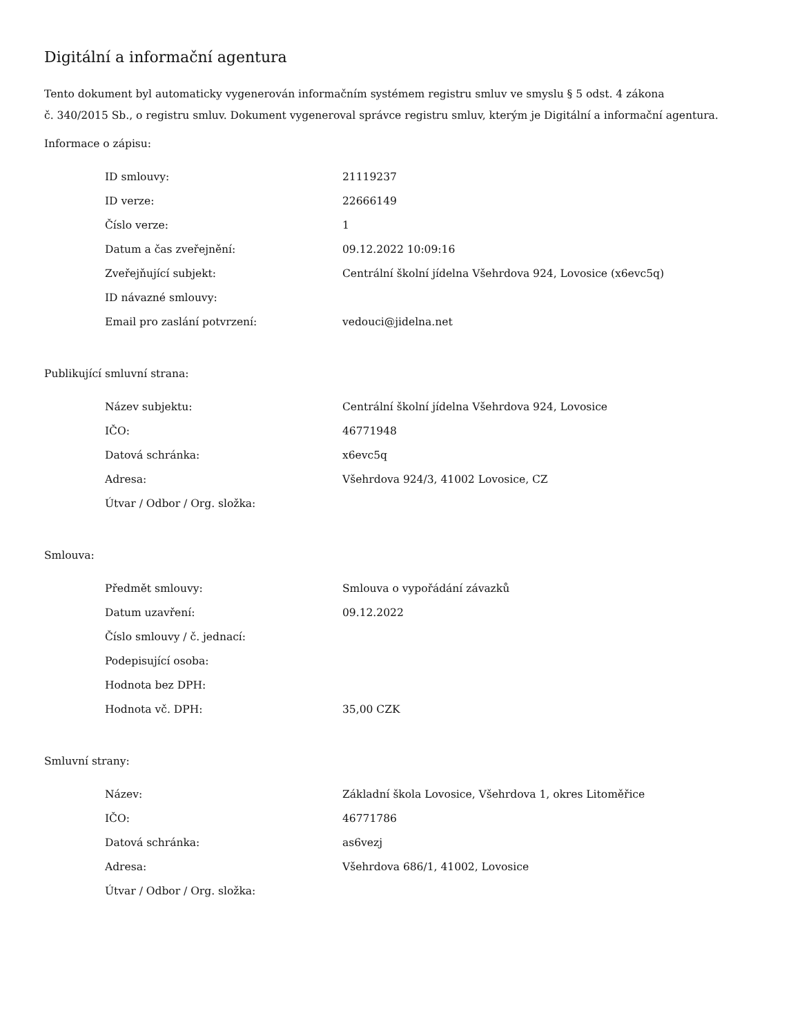Digitální a informační agentura
Tento dokument byl automaticky vygenerován informačním systémem registru smluv ve smyslu § 5 odst. 4 zákona
č. 340/2015 Sb., o registru smluv. Dokument vygeneroval správce registru smluv, kterým je Digitální a informační agentura.
Informace o zápisu:
| ID smlouvy: | 21119237 |
| ID verze: | 22666149 |
| Číslo verze: | 1 |
| Datum a čas zveřejnění: | 09.12.2022 10:09:16 |
| Zveřejňující subjekt: | Centrální školní jídelna Všehrdova 924, Lovosice (x6evc5q) |
| ID návazné smlouvy: | |
| Email pro zaslání potvrzení: | vedouci@jidelna.net |
Publikující smluvní strana:
| Název subjektu: | Centrální školní jídelna Všehrdova 924, Lovosice |
| IČO: | 46771948 |
| Datová schránka: | x6evc5q |
| Adresa: | Všehrdova 924/3, 41002 Lovosice, CZ |
| Útvar / Odbor / Org. složka: | |
Smlouva:
| Předmět smlouvy: | Smlouva o vypořádání závazků |
| Datum uzavření: | 09.12.2022 |
| Číslo smlouvy / č. jednací: | |
| Podepisující osoba: | |
| Hodnota bez DPH: | |
| Hodnota vč. DPH: | 35,00 CZK |
Smluvní strany:
| Název: | Základní škola Lovosice, Všehrdova 1, okres Litoměřice |
| IČO: | 46771786 |
| Datová schránka: | as6vezj |
| Adresa: | Všehrdova 686/1, 41002, Lovosice |
| Útvar / Odbor / Org. složka: | |